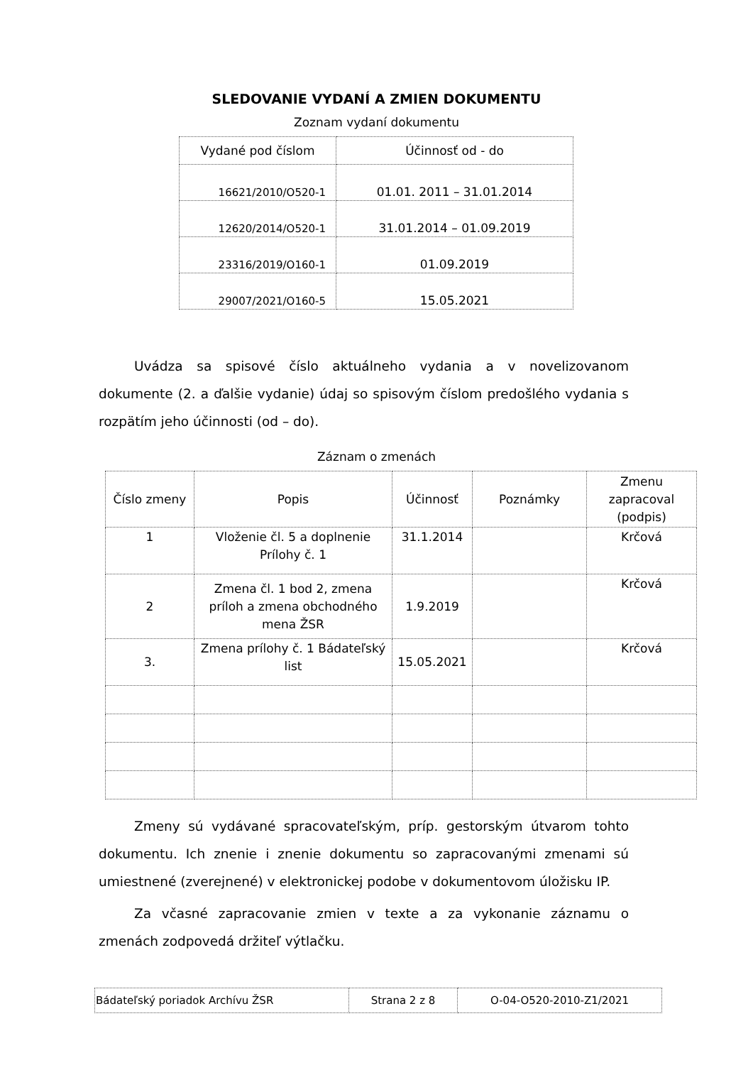SLEDOVANIE VYDANÍ A ZMIEN DOKUMENTU
Zoznam vydaní dokumentu
| Vydané pod číslom | Účinnosť od - do |
| --- | --- |
| 16621/2010/O520-1 | 01.01. 2011 – 31.01.2014 |
| 12620/2014/O520-1 | 31.01.2014 – 01.09.2019 |
| 23316/2019/O160-1 | 01.09.2019 |
| 29007/2021/O160-5 | 15.05.2021 |
Uvádza sa spisové číslo aktuálneho vydania a v novelizovanom dokumente (2. a ďalšie vydanie) údaj so spisovým číslom predošlého vydania s rozpätím jeho účinnosti (od – do).
Záznam o zmenách
| Číslo zmeny | Popis | Účinnosť | Poznámky | Zmenu zapracoval (podpis) |
| --- | --- | --- | --- | --- |
| 1 | Vloženie čl. 5 a doplnenie Prílohy č. 1 | 31.1.2014 | | Krčová |
| 2 | Zmena čl. 1 bod 2, zmena príloh a zmena obchodného mena ŽSR | 1.9.2019 | | Krčová |
| 3. | Zmena prílohy č. 1 Bádateľský list | 15.05.2021 | | Krčová |
Zmeny sú vydávané spracovateľským, príp. gestorským útvarom tohto dokumentu. Ich znenie i znenie dokumentu so zapracovanými zmenami sú umiestnené (zverejnené) v elektronickej podobe v dokumentovom úložisku IP.
Za včasné zapracovanie zmien v texte a za vykonanie záznamu o zmenách zodpovedá držiteľ výtlačku.
| Bádateľský poriadok Archívu ŽSR | Strana 2 z 8 | O-04-O520-2010-Z1/2021 |